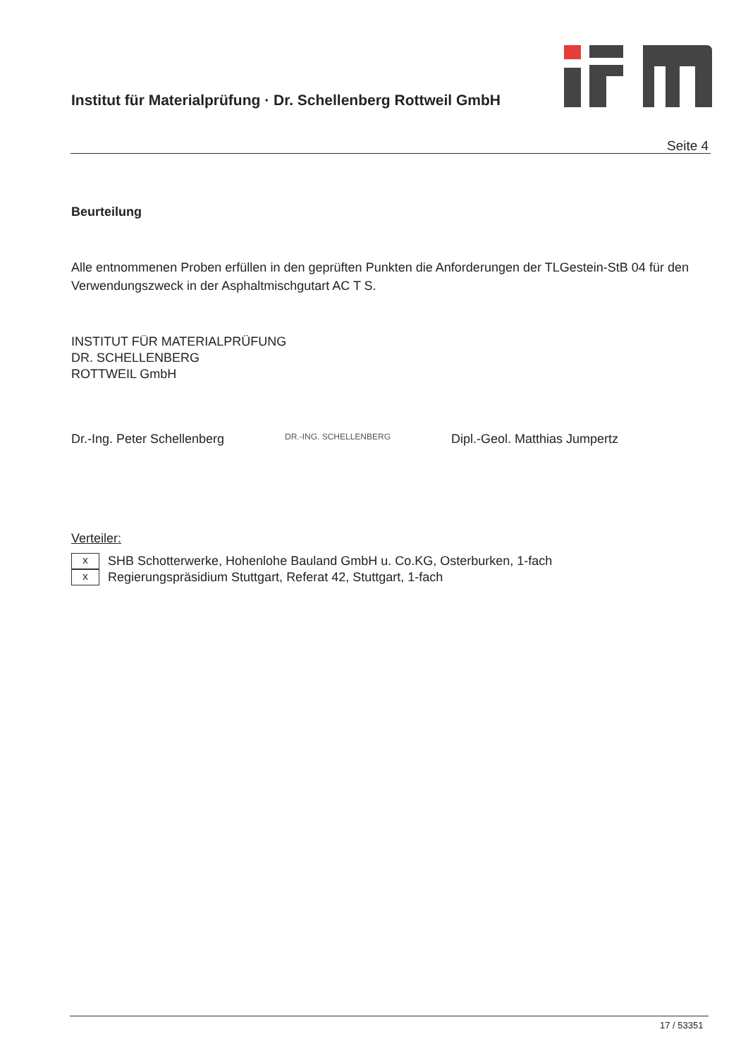Institut für Materialprüfung · Dr. Schellenberg Rottweil GmbH
Seite 4
Beurteilung
Alle entnommenen Proben erfüllen in den geprüften Punkten die Anforderungen der TLGestein-StB 04 für den Verwendungszweck in der Asphaltmischgutart AC T S.
INSTITUT FÜR MATERIALPRÜFUNG
DR. SCHELLENBERG
ROTTWEIL GmbH
Dr.-Ing. Peter Schellenberg DR.-ING. SCHELLENBERG Dipl.-Geol. Matthias Jumpertz
Verteiler:
x
SHB Schotterwerke, Hohenlohe Bauland GmbH u. Co.KG, Osterburken, 1-fach
x
Regierungspräsidium Stuttgart, Referat 42, Stuttgart, 1-fach
17 / 53351